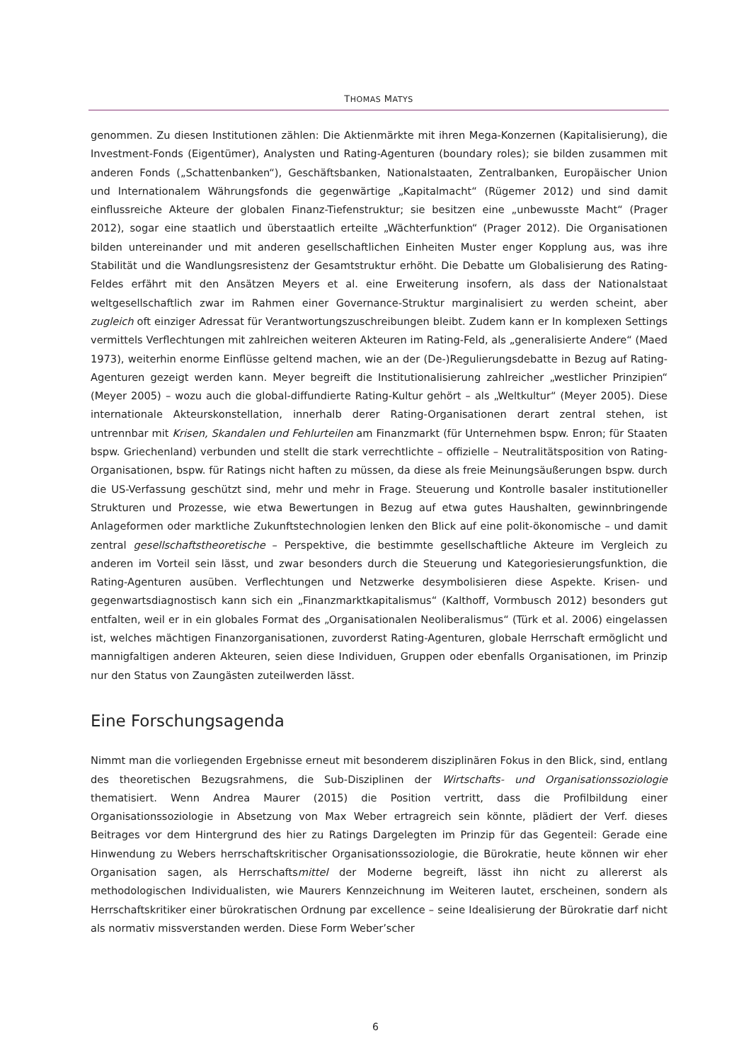THOMAS MATYS
genommen. Zu diesen Institutionen zählen: Die Aktienmärkte mit ihren Mega-Konzernen (Kapitalisierung), die Investment-Fonds (Eigentümer), Analysten und Rating-Agenturen (boundary roles); sie bilden zusammen mit anderen Fonds („Schattenbanken“), Geschäftsbanken, Nationalstaaten, Zentralbanken, Europäischer Union und Internationalem Währungsfonds die gegenwärtige „Kapitalmacht“ (Rügemer 2012) und sind damit einflussreiche Akteure der globalen Finanz-Tiefenstruktur; sie besitzen eine „unbewusste Macht“ (Prager 2012), sogar eine staatlich und überstaatlich erteilte „Wächterfunktion“ (Prager 2012). Die Organisationen bilden untereinander und mit anderen gesellschaftlichen Einheiten Muster enger Kopplung aus, was ihre Stabilität und die Wandlungsresistenz der Gesamtstruktur erhöht. Die Debatte um Globalisierung des Rating-Feldes erfährt mit den Ansätzen Meyers et al. eine Erweiterung insofern, als dass der Nationalstaat weltgesellschaftlich zwar im Rahmen einer Governance-Struktur marginalisiert zu werden scheint, aber zugleich oft einziger Adressat für Verantwortungszuschreibungen bleibt. Zudem kann er In komplexen Settings vermittels Verflechtungen mit zahlreichen weiteren Akteuren im Rating-Feld, als „generalisierte Andere“ (Maed 1973), weiterhin enorme Einflüsse geltend machen, wie an der (De-)Regulierungsdebatte in Bezug auf Rating-Agenturen gezeigt werden kann. Meyer begreift die Institutionalisierung zahlreicher „westlicher Prinzipien“ (Meyer 2005) – wozu auch die global-diffundierte Rating-Kultur gehört – als „Weltkultur“ (Meyer 2005). Diese internationale Akteurskonstellation, innerhalb derer Rating-Organisationen derart zentral stehen, ist untrennbar mit Krisen, Skandalen und Fehlurteilen am Finanzmarkt (für Unternehmen bspw. Enron; für Staaten bspw. Griechenland) verbunden und stellt die stark verrechtlichte – offizielle – Neutralitätsposition von Rating-Organisationen, bspw. für Ratings nicht haften zu müssen, da diese als freie Meinungsäußerungen bspw. durch die US-Verfassung geschützt sind, mehr und mehr in Frage. Steuerung und Kontrolle basaler institutioneller Strukturen und Prozesse, wie etwa Bewertungen in Bezug auf etwa gutes Haushalten, gewinnbringende Anlageformen oder marktliche Zukunftstechnologien lenken den Blick auf eine polit-ökonomische – und damit zentral gesellschaftstheoretische – Perspektive, die bestimmte gesellschaftliche Akteure im Vergleich zu anderen im Vorteil sein lässt, und zwar besonders durch die Steuerung und Kategoriesierungsfunktion, die Rating-Agenturen ausüben. Verflechtungen und Netzwerke desymbolisieren diese Aspekte. Krisen- und gegenwartsdiagnostisch kann sich ein „Finanzmarktkapitalismus“ (Kalthoff, Vormbusch 2012) besonders gut entfalten, weil er in ein globales Format des „Organisationalen Neoliberalismus“ (Türk et al. 2006) eingelassen ist, welches mächtigen Finanzorganisationen, zuvorderst Rating-Agenturen, globale Herrschaft ermöglicht und mannigfaltigen anderen Akteuren, seien diese Individuen, Gruppen oder ebenfalls Organisationen, im Prinzip nur den Status von Zaungästen zuteilwerden lässt.
Eine Forschungsagenda
Nimmt man die vorliegenden Ergebnisse erneut mit besonderem disziplinären Fokus in den Blick, sind, entlang des theoretischen Bezugsrahmens, die Sub-Disziplinen der Wirtschafts- und Organisationssoziologie thematisiert. Wenn Andrea Maurer (2015) die Position vertritt, dass die Profilbildung einer Organisationssoziologie in Absetzung von Max Weber ertragreich sein könnte, plädiert der Verf. dieses Beitrages vor dem Hintergrund des hier zu Ratings Dargelegten im Prinzip für das Gegenteil: Gerade eine Hinwendung zu Webers herrschaftskritischer Organisationssoziologie, die Bürokratie, heute können wir eher Organisation sagen, als Herrschaftsmittel der Moderne begreift, lässt ihn nicht zu allererst als methodologischen Individualisten, wie Maurers Kennzeichnung im Weiteren lautet, erscheinen, sondern als Herrschaftskritiker einer bürokratischen Ordnung par excellence – seine Idealisierung der Bürokratie darf nicht als normativ missverstanden werden. Diese Form Weber’scher
6